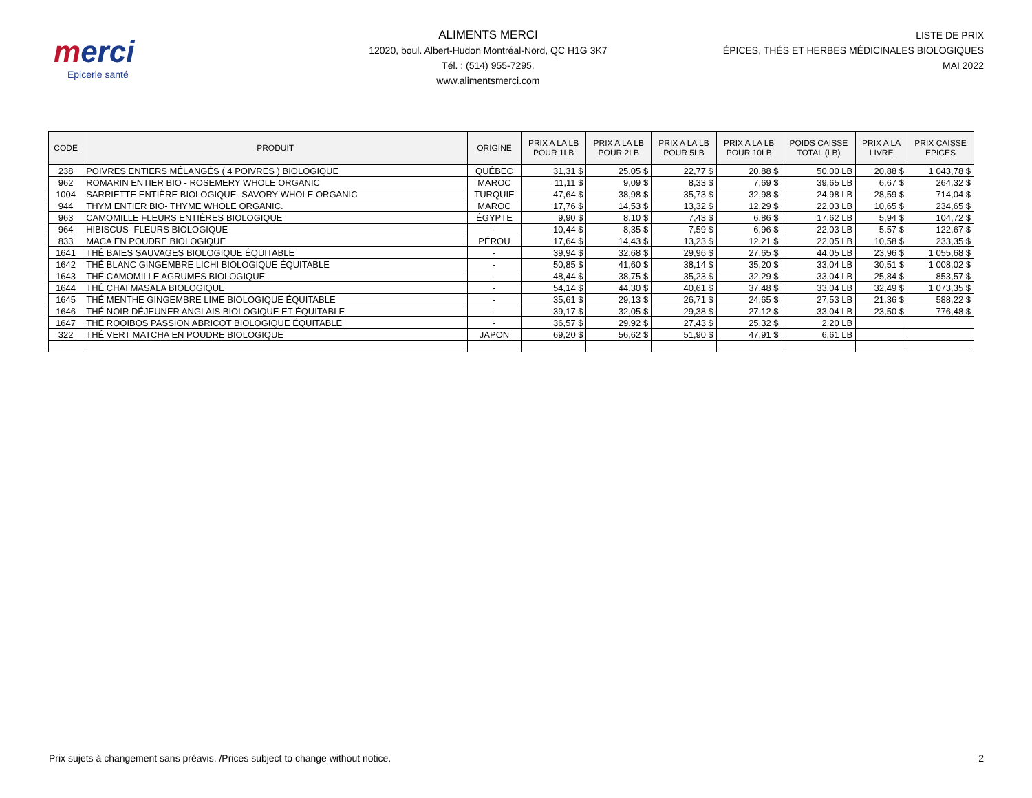merci
Epicerie santé
ALIMENTS MERCI
12020, boul. Albert-Hudon Montréal-Nord, QC H1G 3K7
Tél. : (514) 955-7295.
www.alimentsmerci.com
LISTE DE PRIX
ÉPICES, THÉS ET HERBES MÉDICINALES BIOLOGIQUES
MAI 2022
| CODE | PRODUIT | ORIGINE | PRIX A LA LB POUR 1LB | PRIX A LA LB POUR 2LB | PRIX A LA LB POUR 5LB | PRIX A LA LB POUR 10LB | POIDS CAISSE TOTAL (LB) | PRIX A LA LIVRE | PRIX CAISSE EPICES |
| --- | --- | --- | --- | --- | --- | --- | --- | --- | --- |
| 238 | POIVRES ENTIERS MÉLANGÉS ( 4 POIVRES ) BIOLOGIQUE | QUÉBEC | 31,31 $ | 25,05 $ | 22,77 $ | 20,88 $ | 50,00 LB | 20,88 $ | 1 043,78 $ |
| 962 | ROMARIN ENTIER BIO - ROSEMERY WHOLE ORGANIC | MAROC | 11,11 $ | 9,09 $ | 8,33 $ | 7,69 $ | 39,65 LB | 6,67 $ | 264,32 $ |
| 1004 | SARRIETTE ENTIÈRE BIOLOGIQUE- SAVORY WHOLE ORGANIC | TURQUIE | 47,64 $ | 38,98 $ | 35,73 $ | 32,98 $ | 24,98 LB | 28,59 $ | 714,04 $ |
| 944 | THYM ENTIER BIO- THYME WHOLE ORGANIC. | MAROC | 17,76 $ | 14,53 $ | 13,32 $ | 12,29 $ | 22,03 LB | 10,65 $ | 234,65 $ |
| 963 | CAMOMILLE FLEURS ENTIÈRES BIOLOGIQUE | ÉGYPTE | 9,90 $ | 8,10 $ | 7,43 $ | 6,86 $ | 17,62 LB | 5,94 $ | 104,72 $ |
| 964 | HIBISCUS- FLEURS BIOLOGIQUE | - | 10,44 $ | 8,35 $ | 7,59 $ | 6,96 $ | 22,03 LB | 5,57 $ | 122,67 $ |
| 833 | MACA EN POUDRE BIOLOGIQUE | PÉROU | 17,64 $ | 14,43 $ | 13,23 $ | 12,21 $ | 22,05 LB | 10,58 $ | 233,35 $ |
| 1641 | THÉ BAIES SAUVAGES BIOLOGIQUE ÉQUITABLE | - | 39,94 $ | 32,68 $ | 29,96 $ | 27,65 $ | 44,05 LB | 23,96 $ | 1 055,68 $ |
| 1642 | THÉ BLANC GINGEMBRE LICHI BIOLOGIQUE ÉQUITABLE | - | 50,85 $ | 41,60 $ | 38,14 $ | 35,20 $ | 33,04 LB | 30,51 $ | 1 008,02 $ |
| 1643 | THÉ CAMOMILLE AGRUMES BIOLOGIQUE | - | 48,44 $ | 38,75 $ | 35,23 $ | 32,29 $ | 33,04 LB | 25,84 $ | 853,57 $ |
| 1644 | THÉ CHAI MASALA BIOLOGIQUE | - | 54,14 $ | 44,30 $ | 40,61 $ | 37,48 $ | 33,04 LB | 32,49 $ | 1 073,35 $ |
| 1645 | THÉ MENTHE GINGEMBRE LIME BIOLOGIQUE ÉQUITABLE | - | 35,61 $ | 29,13 $ | 26,71 $ | 24,65 $ | 27,53 LB | 21,36 $ | 588,22 $ |
| 1646 | THÉ NOIR DÉJEUNER ANGLAIS BIOLOGIQUE ET ÉQUITABLE | - | 39,17 $ | 32,05 $ | 29,38 $ | 27,12 $ | 33,04 LB | 23,50 $ | 776,48 $ |
| 1647 | THÉ ROOIBOS PASSION ABRICOT BIOLOGIQUE ÉQUITABLE | - | 36,57 $ | 29,92 $ | 27,43 $ | 25,32 $ | 2,20 LB | | |
| 322 | THÉ VERT MATCHA EN POUDRE BIOLOGIQUE | JAPON | 69,20 $ | 56,62 $ | 51,90 $ | 47,91 $ | 6,61 LB | | |
Prix sujets à changement sans préavis. /Prices subject to change without notice. 2